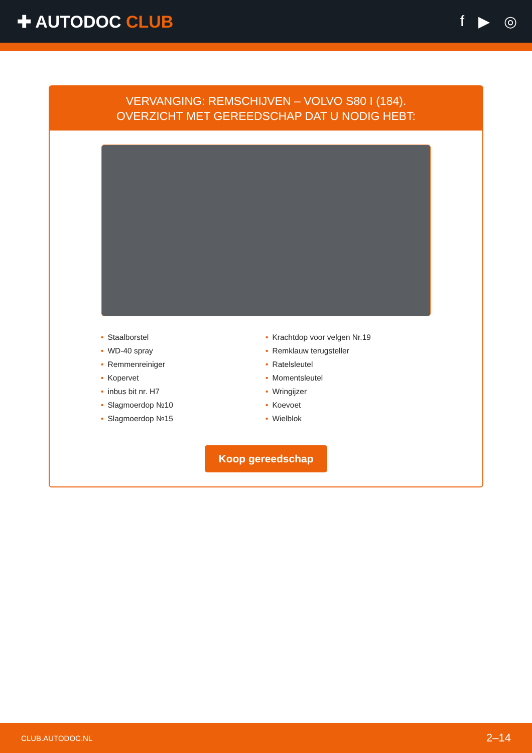✚ AUTODOC CLUB f ▶ ◎
VERVANGING: REMSCHIJVEN – VOLVO S80 I (184).
OVERZICHT MET GEREEDSCHAP DAT U NODIG HEBT:
• Staalborstel
• WD-40 spray
• Remmenreiniger
• Kopervet
• inbus bit nr. H7
• Slagmoerdop №10
• Slagmoerdop №15
• Krachtdop voor velgen Nr.19
• Remklauw terugsteller
• Ratelsleutel
• Momentsleutel
• Wringijzer
• Koevoet
• Wielblok
Koop gereedschap
CLUB.AUTODOC.NL 2–14